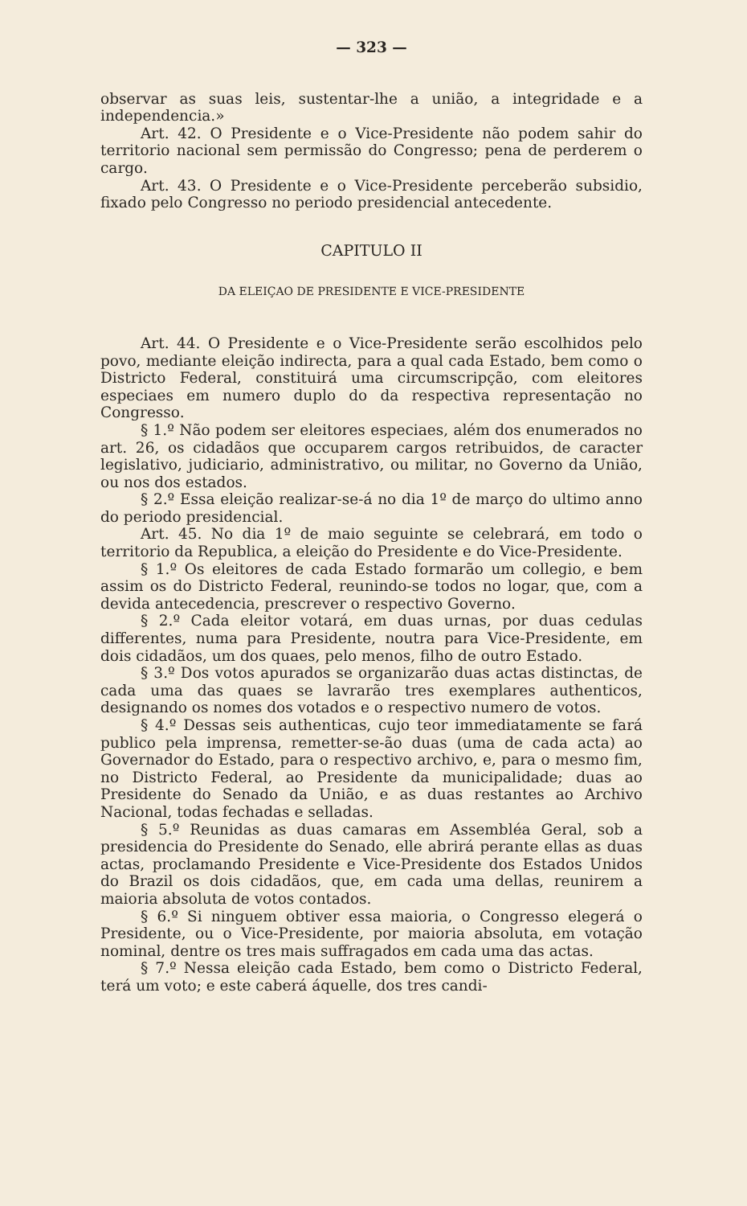— 323 —
observar as suas leis, sustentar-lhe a união, a integridade e a independencia.»
Art. 42. O Presidente e o Vice-Presidente não podem sahir do territorio nacional sem permissão do Congresso; pena de perderem o cargo.
Art. 43. O Presidente e o Vice-Presidente perceberão subsidio, fixado pelo Congresso no periodo presidencial antecedente.
CAPITULO II
DA ELEIÇAO DE PRESIDENTE E VICE-PRESIDENTE
Art. 44. O Presidente e o Vice-Presidente serão escolhidos pelo povo, mediante eleição indirecta, para a qual cada Estado, bem como o Districto Federal, constituirá uma circumscripção, com eleitores especiaes em numero duplo do da respectiva representação no Congresso.
§ 1.º Não podem ser eleitores especiaes, além dos enumerados no art. 26, os cidadãos que occuparem cargos retribuidos, de caracter legislativo, judiciario, administrativo, ou militar, no Governo da União, ou nos dos estados.
§ 2.º Essa eleição realizar-se-á no dia 1º de março do ultimo anno do periodo presidencial.
Art. 45. No dia 1º de maio seguinte se celebrará, em todo o territorio da Republica, a eleição do Presidente e do Vice-Presidente.
§ 1.º Os eleitores de cada Estado formarão um collegio, e bem assim os do Districto Federal, reunindo-se todos no logar, que, com a devida antecedencia, prescrever o respectivo Governo.
§ 2.º Cada eleitor votará, em duas urnas, por duas cedulas differentes, numa para Presidente, noutra para Vice-Presidente, em dois cidadãos, um dos quaes, pelo menos, filho de outro Estado.
§ 3.º Dos votos apurados se organizarão duas actas distinctas, de cada uma das quaes se lavrarão tres exemplares authenticos, designando os nomes dos votados e o respectivo numero de votos.
§ 4.º Dessas seis authenticas, cujo teor immediatamente se fará publico pela imprensa, remetter-se-ão duas (uma de cada acta) ao Governador do Estado, para o respectivo archivo, e, para o mesmo fim, no Districto Federal, ao Presidente da municipalidade; duas ao Presidente do Senado da União, e as duas restantes ao Archivo Nacional, todas fechadas e selladas.
§ 5.º Reunidas as duas camaras em Assembléa Geral, sob a presidencia do Presidente do Senado, elle abrirá perante ellas as duas actas, proclamando Presidente e Vice-Presidente dos Estados Unidos do Brazil os dois cidadãos, que, em cada uma dellas, reunirem a maioria absoluta de votos contados.
§ 6.º Si ninguem obtiver essa maioria, o Congresso elegerá o Presidente, ou o Vice-Presidente, por maioria absoluta, em votação nominal, dentre os tres mais suffragados em cada uma das actas.
§ 7.º Nessa eleição cada Estado, bem como o Districto Federal, terá um voto; e este caberá áquelle, dos tres candi-